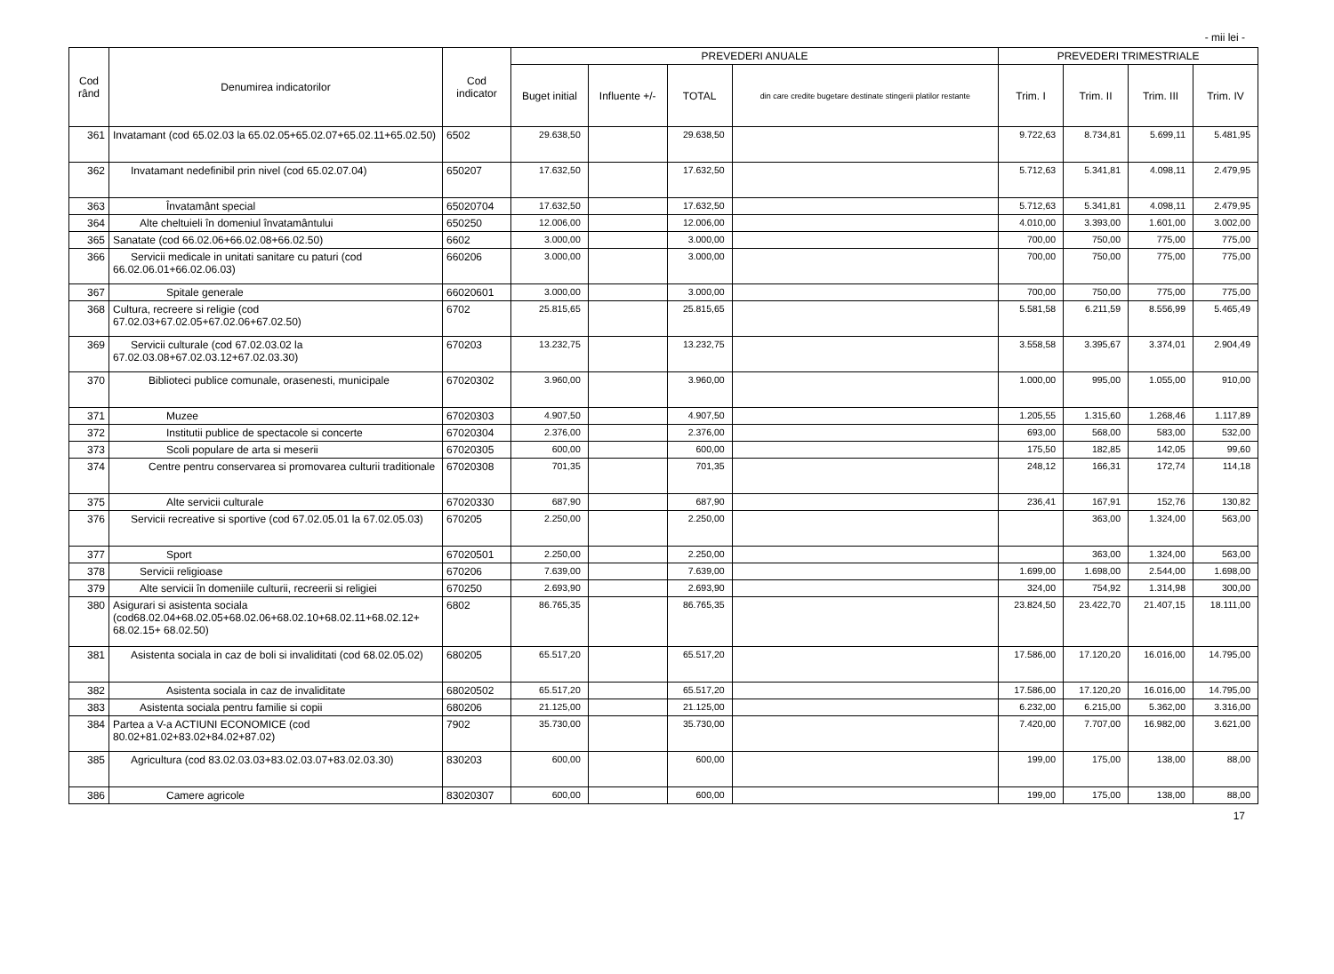- mii lei -
| Cod rând | Denumirea indicatorilor | Cod indicator | PREVEDERI ANUALE | | | | PREVEDERI TRIMESTRIALE | | | |
| --- | --- | --- | --- | --- | --- | --- | --- | --- | --- | --- |
| | | | Buget initial | Influente +/- | TOTAL | din care credite bugetare destinate stingerii platilor restante | Trim. I | Trim. II | Trim. III | Trim. IV |
| 361 | Invatamant (cod 65.02.03 la 65.02.05+65.02.07+65.02.11+65.02.50) | 6502 | 29.638,50 | | 29.638,50 | | 9.722,63 | 8.734,81 | 5.699,11 | 5.481,95 |
| 362 | Invatamant nedefinibil prin nivel (cod 65.02.07.04) | 650207 | 17.632,50 | | 17.632,50 | | 5.712,63 | 5.341,81 | 4.098,11 | 2.479,95 |
| 363 | Învatamânt special | 65020704 | 17.632,50 | | 17.632,50 | | 5.712,63 | 5.341,81 | 4.098,11 | 2.479,95 |
| 364 | Alte cheltuieli în domeniul învatamântului | 650250 | 12.006,00 | | 12.006,00 | | 4.010,00 | 3.393,00 | 1.601,00 | 3.002,00 |
| 365 | Sanatate (cod 66.02.06+66.02.08+66.02.50) | 6602 | 3.000,00 | | 3.000,00 | | 700,00 | 750,00 | 775,00 | 775,00 |
| 366 | Servicii medicale in unitati sanitare cu paturi (cod 66.02.06.01+66.02.06.03) | 660206 | 3.000,00 | | 3.000,00 | | 700,00 | 750,00 | 775,00 | 775,00 |
| 367 | Spitale generale | 66020601 | 3.000,00 | | 3.000,00 | | 700,00 | 750,00 | 775,00 | 775,00 |
| 368 | Cultura, recreere si religie (cod 67.02.03+67.02.05+67.02.06+67.02.50) | 6702 | 25.815,65 | | 25.815,65 | | 5.581,58 | 6.211,59 | 8.556,99 | 5.465,49 |
| 369 | Servicii culturale (cod 67.02.03.02 la 67.02.03.08+67.02.03.12+67.02.03.30) | 670203 | 13.232,75 | | 13.232,75 | | 3.558,58 | 3.395,67 | 3.374,01 | 2.904,49 |
| 370 | Biblioteci publice comunale, orasenesti, municipale | 67020302 | 3.960,00 | | 3.960,00 | | 1.000,00 | 995,00 | 1.055,00 | 910,00 |
| 371 | Muzee | 67020303 | 4.907,50 | | 4.907,50 | | 1.205,55 | 1.315,60 | 1.268,46 | 1.117,89 |
| 372 | Institutii publice de spectacole si concerte | 67020304 | 2.376,00 | | 2.376,00 | | 693,00 | 568,00 | 583,00 | 532,00 |
| 373 | Scoli populare de arta si meserii | 67020305 | 600,00 | | 600,00 | | 175,50 | 182,85 | 142,05 | 99,60 |
| 374 | Centre pentru conservarea si promovarea culturii traditionale | 67020308 | 701,35 | | 701,35 | | 248,12 | 166,31 | 172,74 | 114,18 |
| 375 | Alte servicii culturale | 67020330 | 687,90 | | 687,90 | | 236,41 | 167,91 | 152,76 | 130,82 |
| 376 | Servicii recreative si sportive (cod 67.02.05.01 la 67.02.05.03) | 670205 | 2.250,00 | | 2.250,00 | | | 363,00 | 1.324,00 | 563,00 |
| 377 | Sport | 67020501 | 2.250,00 | | 2.250,00 | | | 363,00 | 1.324,00 | 563,00 |
| 378 | Servicii religioase | 670206 | 7.639,00 | | 7.639,00 | | 1.699,00 | 1.698,00 | 2.544,00 | 1.698,00 |
| 379 | Alte servicii în domeniile culturii, recreerii si religiei | 670250 | 2.693,90 | | 2.693,90 | | 324,00 | 754,92 | 1.314,98 | 300,00 |
| 380 | Asigurari si asistenta sociala (cod68.02.04+68.02.05+68.02.06+68.02.10+68.02.11+68.02.12+ 68.02.15+ 68.02.50) | 6802 | 86.765,35 | | 86.765,35 | | 23.824,50 | 23.422,70 | 21.407,15 | 18.111,00 |
| 381 | Asistenta sociala in caz de boli si invaliditati (cod 68.02.05.02) | 680205 | 65.517,20 | | 65.517,20 | | 17.586,00 | 17.120,20 | 16.016,00 | 14.795,00 |
| 382 | Asistenta sociala in caz de invaliditate | 68020502 | 65.517,20 | | 65.517,20 | | 17.586,00 | 17.120,20 | 16.016,00 | 14.795,00 |
| 383 | Asistenta sociala pentru familie si copii | 680206 | 21.125,00 | | 21.125,00 | | 6.232,00 | 6.215,00 | 5.362,00 | 3.316,00 |
| 384 | Partea a V-a ACTIUNI ECONOMICE (cod 80.02+81.02+83.02+84.02+87.02) | 7902 | 35.730,00 | | 35.730,00 | | 7.420,00 | 7.707,00 | 16.982,00 | 3.621,00 |
| 385 | Agricultura (cod 83.02.03.03+83.02.03.07+83.02.03.30) | 830203 | 600,00 | | 600,00 | | 199,00 | 175,00 | 138,00 | 88,00 |
| 386 | Camere agricole | 83020307 | 600,00 | | 600,00 | | 199,00 | 175,00 | 138,00 | 88,00 |
17